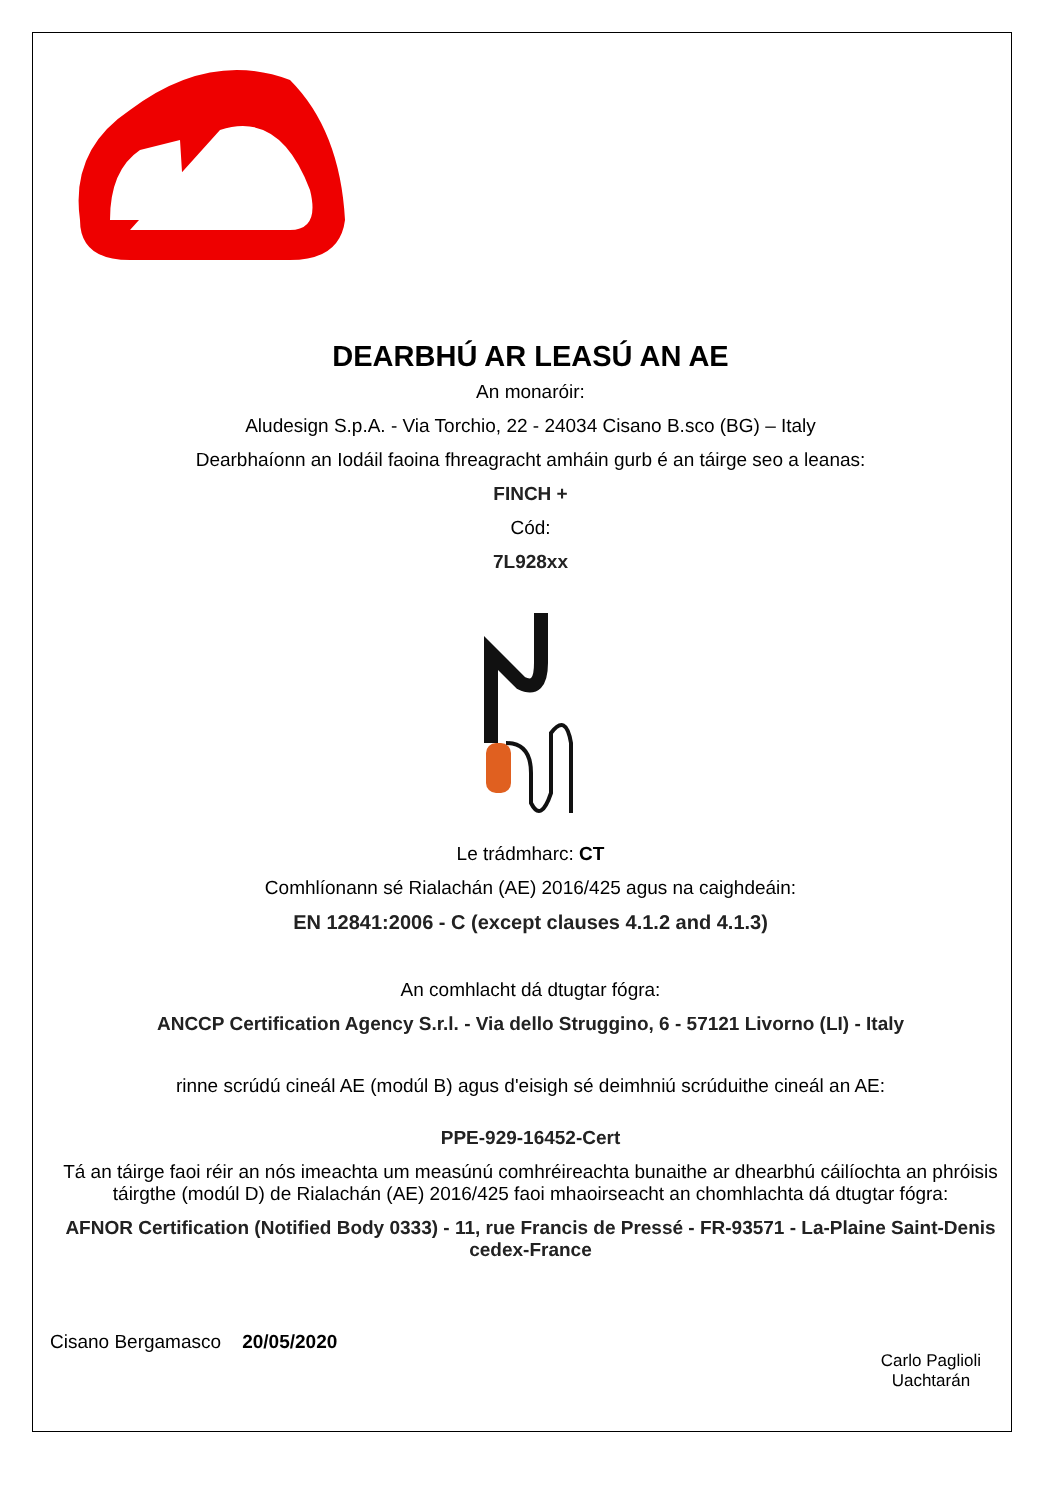DEARBHÚ AR LEASÚ AN AE
An monaróir:
Aludesign S.p.A. - Via Torchio, 22 - 24034 Cisano B.sco (BG) – Italy
Dearbhaíonn an Iodáil faoina fhreagracht amháin gurb é an táirge seo a leanas:
FINCH +
Cód:
7L928xx
Le trádmharc: CT
Comhlíonann sé Rialachán (AE) 2016/425 agus na caighdeáin:
EN 12841:2006 - C (except clauses 4.1.2 and 4.1.3)
An comhlacht dá dtugtar fógra:
ANCCP Certification Agency S.r.l. - Via dello Struggino, 6 - 57121 Livorno (LI) - Italy
rinne scrúdú cineál AE (modúl B) agus d'eisigh sé deimhniú scrúduithe cineál an AE:
PPE-929-16452-Cert
Tá an táirge faoi réir an nós imeachta um measúnú comhréireachta bunaithe ar dhearbhú cáilíochta an phróisis táirgthe (modúl D) de Rialachán (AE) 2016/425 faoi mhaoirseacht an chomhlachta dá dtugtar fógra:
AFNOR Certification (Notified Body 0333) - 11, rue Francis de Pressé - FR-93571 - La-Plaine Saint-Denis cedex-France
Cisano Bergamasco 20/05/2020
Carlo Paglioli
Uachtarán